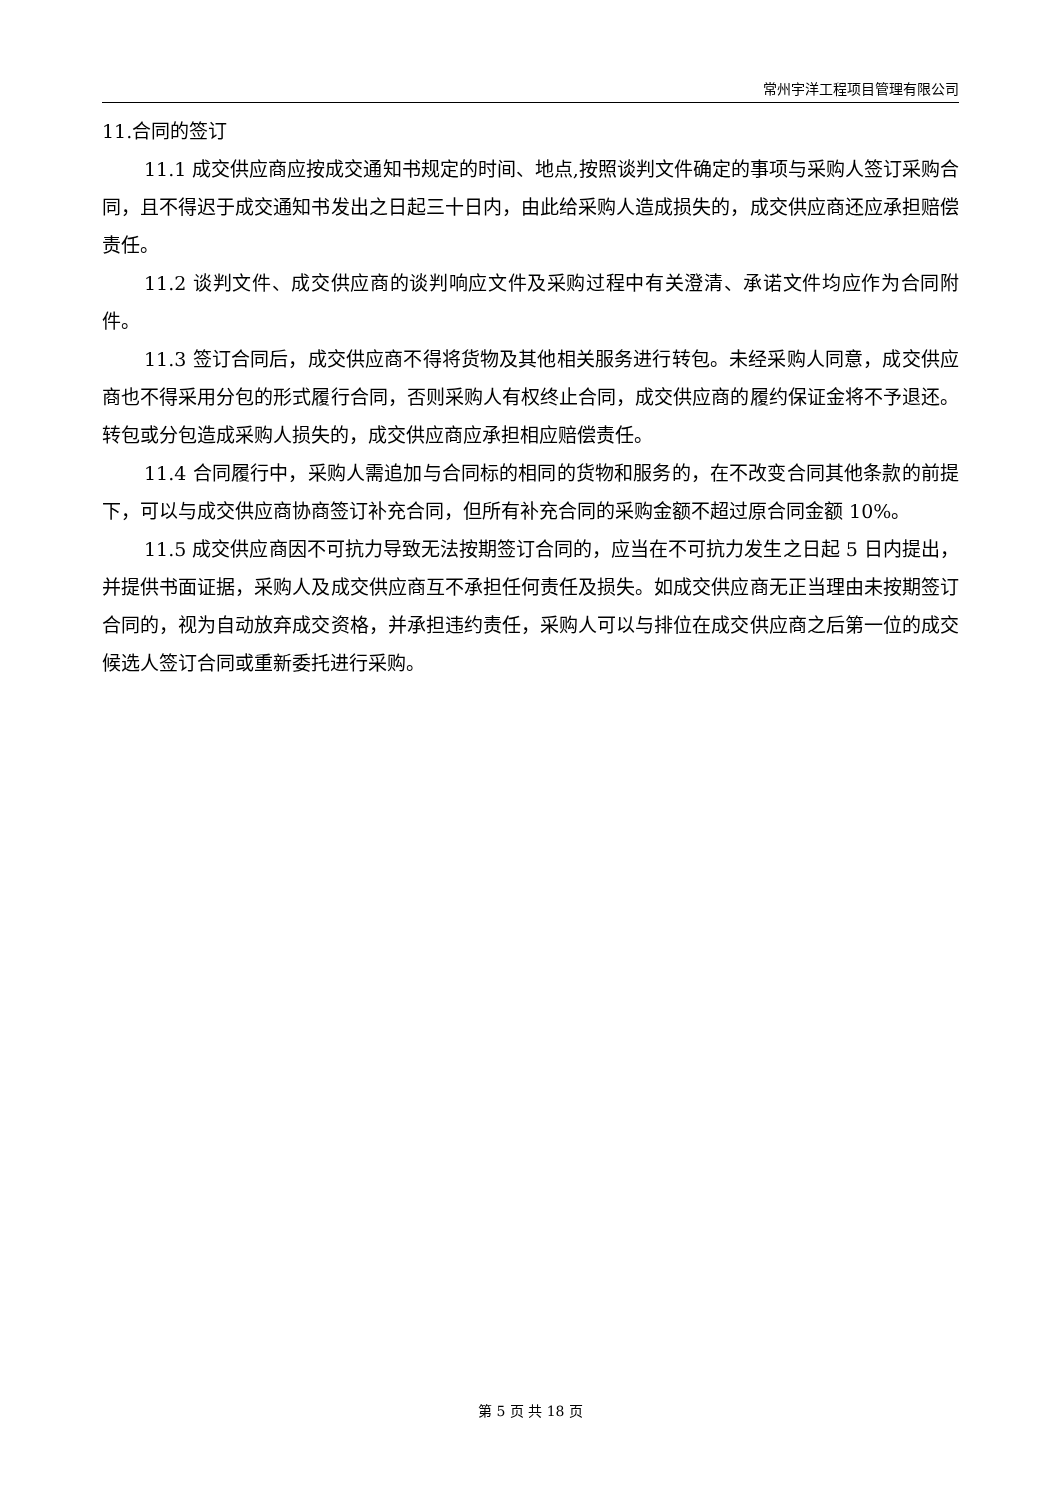常州宇洋工程项目管理有限公司
11.合同的签订
11.1 成交供应商应按成交通知书规定的时间、地点,按照谈判文件确定的事项与采购人签订采购合同，且不得迟于成交通知书发出之日起三十日内，由此给采购人造成损失的，成交供应商还应承担赔偿责任。
11.2 谈判文件、成交供应商的谈判响应文件及采购过程中有关澄清、承诺文件均应作为合同附件。
11.3 签订合同后，成交供应商不得将货物及其他相关服务进行转包。未经采购人同意，成交供应商也不得采用分包的形式履行合同，否则采购人有权终止合同，成交供应商的履约保证金将不予退还。转包或分包造成采购人损失的，成交供应商应承担相应赔偿责任。
11.4 合同履行中，采购人需追加与合同标的相同的货物和服务的，在不改变合同其他条款的前提下，可以与成交供应商协商签订补充合同，但所有补充合同的采购金额不超过原合同金额 10%。
11.5 成交供应商因不可抗力导致无法按期签订合同的，应当在不可抗力发生之日起 5 日内提出，并提供书面证据，采购人及成交供应商互不承担任何责任及损失。如成交供应商无正当理由未按期签订合同的，视为自动放弃成交资格，并承担违约责任，采购人可以与排位在成交供应商之后第一位的成交候选人签订合同或重新委托进行采购。
第 5 页 共 18 页